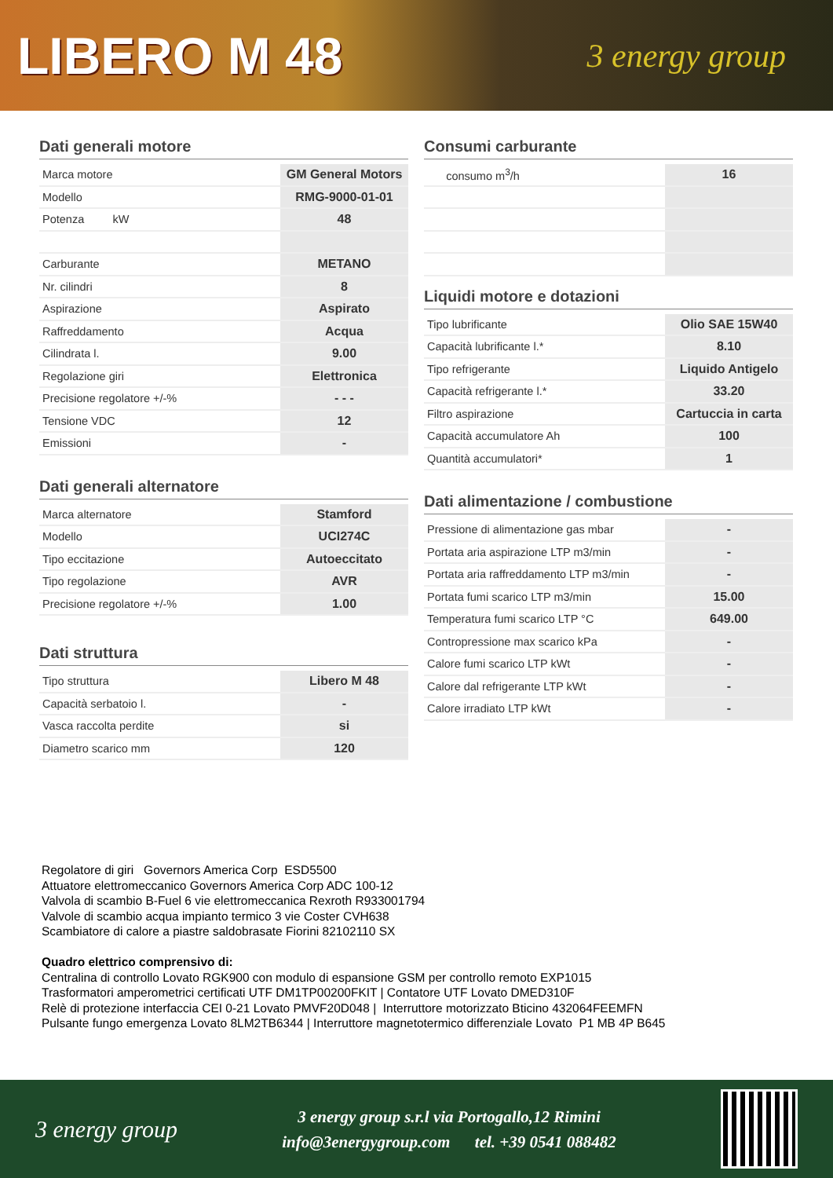LIBERO M 48
3 energy group
Dati generali motore
| Marca motore | GM General Motors |
| Modello | RMG-9000-01-01 |
| Potenza kW | 48 |
| Carburante | METANO |
| Nr. cilindri | 8 |
| Aspirazione | Aspirato |
| Raffreddamento | Acqua |
| Cilindrata l. | 9.00 |
| Regolazione giri | Elettronica |
| Precisione regolatore +/-% | - - - |
| Tensione VDC | 12 |
| Emissioni | - |
Dati generali alternatore
| Marca alternatore | Stamford |
| Modello | UCI274C |
| Tipo eccitazione | Autoeccitato |
| Tipo regolazione | AVR |
| Precisione regolatore +/-% | 1.00 |
Dati struttura
| Tipo struttura | Libero M 48 |
| Capacità serbatoio l. | - |
| Vasca raccolta perdite | si |
| Diametro scarico mm | 120 |
Consumi carburante
| consumo m<sup>3</sup>/h | 16 |
Liquidi motore e dotazioni
| Tipo lubrificante | Olio SAE 15W40 |
| Capacità lubrificante l.* | 8.10 |
| Tipo refrigerante | Liquido Antigelo |
| Capacità refrigerante l.* | 33.20 |
| Filtro aspirazione | Cartuccia in carta |
| Capacità accumulatore Ah | 100 |
| Quantità accumulatori* | 1 |
Dati alimentazione / combustione
| Pressione di alimentazione gas mbar | - |
| Portata aria aspirazione LTP m3/min | - |
| Portata aria raffreddamento LTP m3/min | - |
| Portata fumi scarico LTP m3/min | 15.00 |
| Temperatura fumi scarico LTP °C | 649.00 |
| Contropressione max scarico kPa | - |
| Calore fumi scarico LTP kWt | - |
| Calore dal refrigerante LTP kWt | - |
| Calore irradiato LTP kWt | - |
Regolatore di giri Governors America Corp ESD5500
Attuatore elettromeccanico Governors America Corp ADC 100-12
Valvola di scambio B-Fuel 6 vie elettromeccanica Rexroth R933001794
Valvole di scambio acqua impianto termico 3 vie Coster CVH638
Scambiatore di calore a piastre saldobrasate Fiorini 82102110 SX
Quadro elettrico comprensivo di:
Centralina di controllo Lovato RGK900 con modulo di espansione GSM per controllo remoto EXP1015
Trasformatori amperometrici certificati UTF DM1TP00200FKIT | Contatore UTF Lovato DMED310F
Relè di protezione interfaccia CEI 0-21 Lovato PMVF20D048 | Interruttore motorizzato Bticino 432064FEEMFN
Pulsante fungo emergenza Lovato 8LM2TB6344 | Interruttore magnetotermico differenziale Lovato P1 MB 4P B645
3 energy group
3 energy group s.r.l via Portogallo,12 Rimini
info@3energygroup.com tel. +39 0541 088482